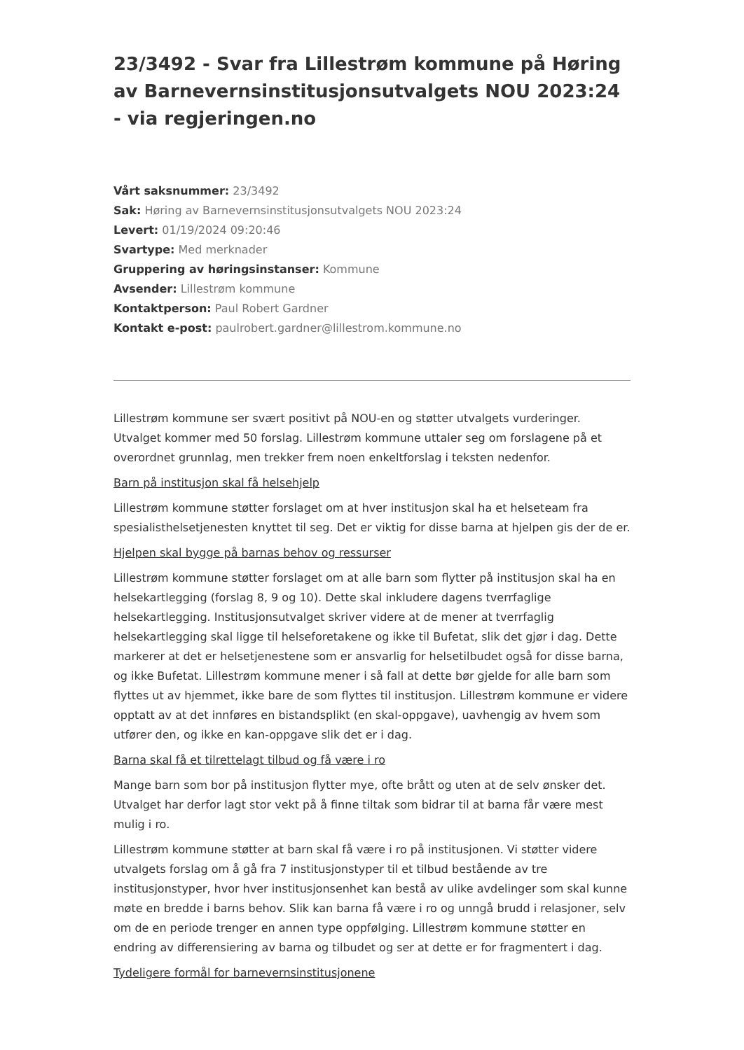23/3492 - Svar fra Lillestrøm kommune på Høring av Barnevernsinstitusjonsutvalgets NOU 2023:24 - via regjeringen.no
Vårt saksnummer: 23/3492
Sak: Høring av Barnevernsinstitusjonsutvalgets NOU 2023:24
Levert: 01/19/2024 09:20:46
Svartype: Med merknader
Gruppering av høringsinstanser: Kommune
Avsender: Lillestrøm kommune
Kontaktperson: Paul Robert Gardner
Kontakt e-post: paulrobert.gardner@lillestrom.kommune.no
Lillestrøm kommune ser svært positivt på NOU-en og støtter utvalgets vurderinger. Utvalget kommer med 50 forslag. Lillestrøm kommune uttaler seg om forslagene på et overordnet grunnlag, men trekker frem noen enkeltforslag i teksten nedenfor.
Barn på institusjon skal få helsehjelp
Lillestrøm kommune støtter forslaget om at hver institusjon skal ha et helseteam fra spesialisthelsetjenesten knyttet til seg. Det er viktig for disse barna at hjelpen gis der de er.
Hjelpen skal bygge på barnas behov og ressurser
Lillestrøm kommune støtter forslaget om at alle barn som flytter på institusjon skal ha en helsekartlegging (forslag 8, 9 og 10). Dette skal inkludere dagens tverrfaglige helsekartlegging. Institusjonsutvalget skriver videre at de mener at tverrfaglig helsekartlegging skal ligge til helseforetakene og ikke til Bufetat, slik det gjør i dag. Dette markerer at det er helsetjenestene som er ansvarlig for helsetilbudet også for disse barna, og ikke Bufetat. Lillestrøm kommune mener i så fall at dette bør gjelde for alle barn som flyttes ut av hjemmet, ikke bare de som flyttes til institusjon. Lillestrøm kommune er videre opptatt av at det innføres en bistandsplikt (en skal-oppgave), uavhengig av hvem som utfører den, og ikke en kan-oppgave slik det er i dag.
Barna skal få et tilrettelagt tilbud og få være i ro
Mange barn som bor på institusjon flytter mye, ofte brått og uten at de selv ønsker det. Utvalget har derfor lagt stor vekt på å finne tiltak som bidrar til at barna får være mest mulig i ro.
Lillestrøm kommune støtter at barn skal få være i ro på institusjonen. Vi støtter videre utvalgets forslag om å gå fra 7 institusjonstyper til et tilbud bestående av tre institusjonstyper, hvor hver institusjonsenhet kan bestå av ulike avdelinger som skal kunne møte en bredde i barns behov. Slik kan barna få være i ro og unngå brudd i relasjoner, selv om de en periode trenger en annen type oppfølging. Lillestrøm kommune støtter en endring av differensiering av barna og tilbudet og ser at dette er for fragmentert i dag.
Tydeligere formål for barnevernsinstitusjonene